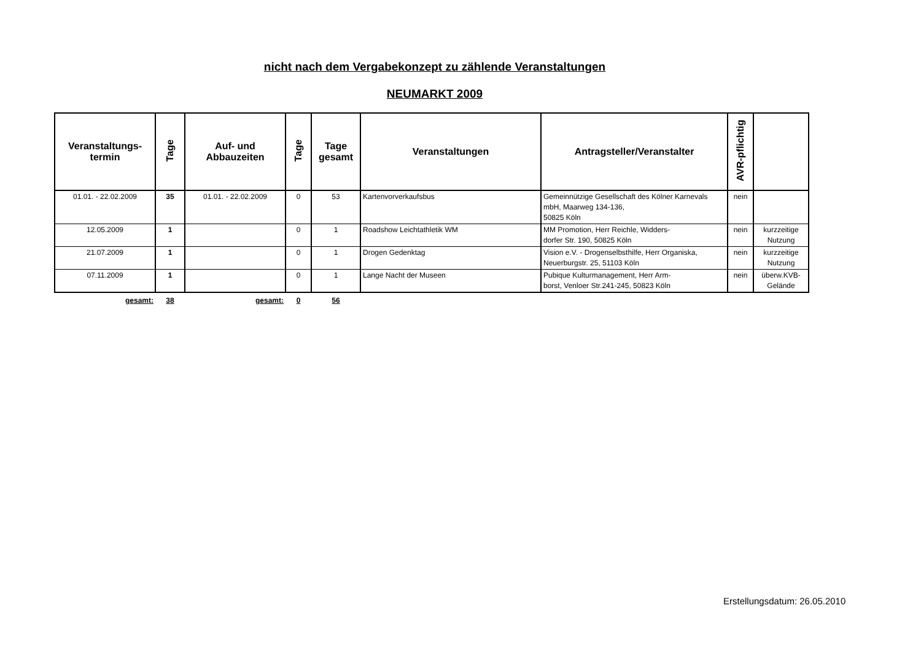nicht nach dem Vergabekonzept zu zählende Veranstaltungen
NEUMARKT 2009
| Veranstaltungs- termin | Tage | Auf- und Abbauzeiten | Tage | Tage gesamt | Veranstaltungen | Antragsteller/Veranstalter | AVR-pflichtig | |
| --- | --- | --- | --- | --- | --- | --- | --- | --- |
| 01.01. - 22.02.2009 | 35 | 01.01. - 22.02.2009 | 0 | 53 | Kartenvorverkaufsbus | Gemeinnützige Gesellschaft des Kölner Karnevals mbH, Maarweg 134-136, 50825 Köln | nein | |
| 12.05.2009 | 1 | | 0 | 1 | Roadshow Leichtathletik WM | MM Promotion, Herr Reichle, Widders- dorfer Str. 190, 50825 Köln | nein | kurzzeitige Nutzung |
| 21.07.2009 | 1 | | 0 | 1 | Drogen Gedenktag | Vision e.V. - Drogenselbsthilfe, Herr Organiska, Neuerburgstr. 25, 51103 Köln | nein | kurzzeitige Nutzung |
| 07.11.2009 | 1 | | 0 | 1 | Lange Nacht der Museen | Pubique Kulturmanagement, Herr Arm- borst, Venloer Str.241-245, 50823 Köln | nein | überw.KVB-Gelände |
| gesamt: | 38 | gesamt: | 0 | 56 | | | | |
Erstellungsdatum: 26.05.2010